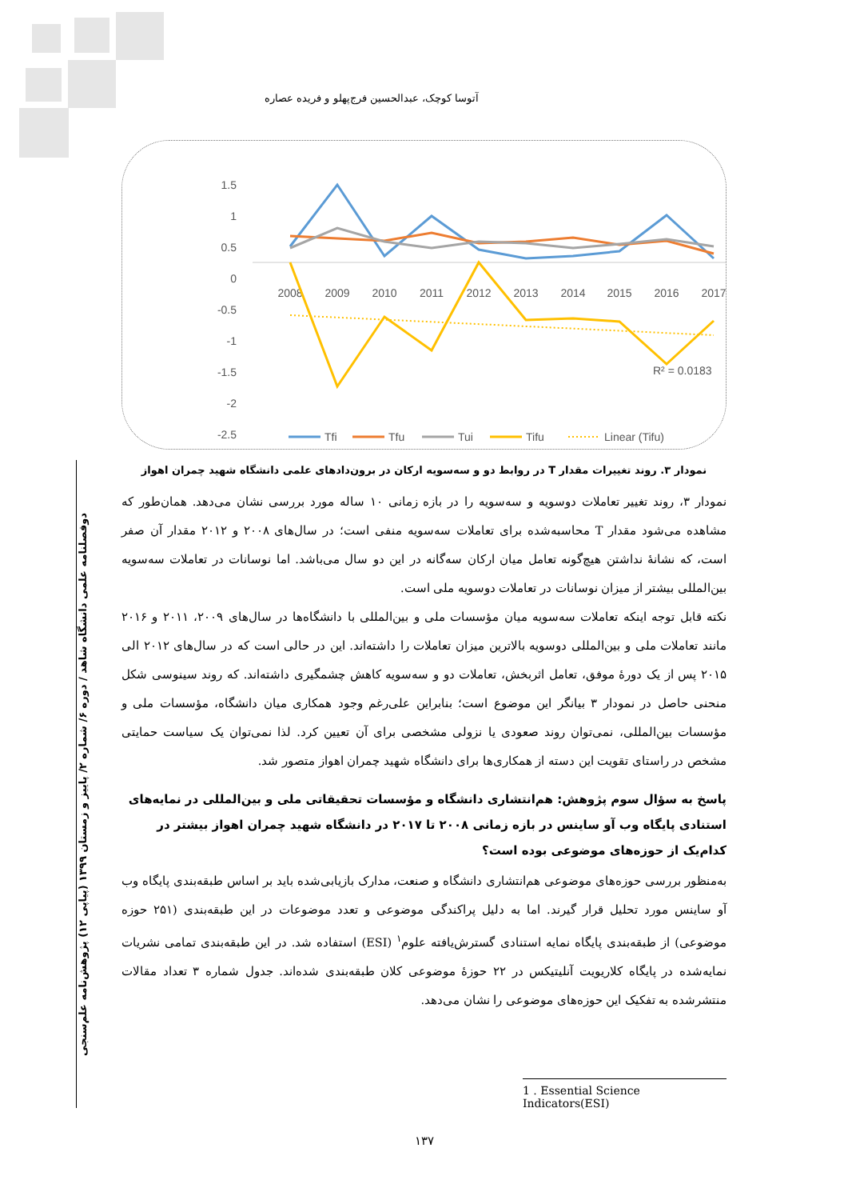دوفصلنامه علمی دانشگاه شاهد / دوره ۶/ شماره ۲/ پاییز و زمستان ۱۳۹۹ (پیاپی ۱۲) پژوهش‌نامه علم‌سنجی
آتوسا کوچک، عبدالحسین فرج‌پهلو و فریده عصاره
1.5
1
0.5
0
-0.5
-1
-1.5
-2
-2.5
2008
2009
2010
2011
2012
2013
2014
2015
2016
2017
R² = 0.0183
Tfi
Tfu
Tui
Tifu
Linear (Tifu)
نمودار ۳. روند تغییرات مقدار T در روابط دو و سه‌سویه ارکان در برون‌دادهای علمی دانشگاه شهید چمران اهواز
نمودار ۳، روند تغییر تعاملات دوسویه و سه‌سویه را در بازه زمانی ۱۰ ساله مورد بررسی نشان می‌دهد. همان‌طور که مشاهده می‌شود مقدار T محاسبه‌شده برای تعاملات سه‌سویه منفی است؛ در سال‌های ۲۰۰۸ و ۲۰۱۲ مقدار آن صفر است، که نشانهٔ نداشتن هیچ‌گونه تعامل میان ارکان سه‌گانه در این دو سال می‌باشد. اما نوسانات در تعاملات سه‌سویه بین‌المللی بیشتر از میزان نوسانات در تعاملات دوسویه ملی است.
نکته قابل توجه اینکه تعاملات سه‌سویه میان مؤسسات ملی و بین‌المللی با دانشگاه‌ها در سال‌های ۲۰۰۹، ۲۰۱۱ و ۲۰۱۶ مانند تعاملات ملی و بین‌المللی دوسویه بالاترین میزان تعاملات را داشته‌اند. این در حالی است که در سال‌های ۲۰۱۲ الی ۲۰۱۵ پس از یک دورهٔ موفق، تعامل اثربخش، تعاملات دو و سه‌سویه کاهش چشمگیری داشته‌اند. که روند سینوسی شکل منحنی حاصل در نمودار ۳ بیانگر این موضوع است؛ بنابراین علی‌رغم وجود همکاری میان دانشگاه، مؤسسات ملی و مؤسسات بین‌المللی، نمی‌توان روند صعودی یا نزولی مشخصی برای آن تعیین کرد. لذا نمی‌توان یک سیاست حمایتی مشخص در راستای تقویت این دسته از همکاری‌ها برای دانشگاه شهید چمران اهواز متصور شد.
پاسخ به سؤال سوم پژوهش: هم‌انتشاری دانشگاه و مؤسسات تحقیقاتی ملی و بین‌المللی در نمایه‌های استنادی پایگاه وب آو ساینس در بازه زمانی ۲۰۰۸ تا ۲۰۱۷ در دانشگاه شهید چمران اهواز بیشتر در کدام‌یک از حوزه‌های موضوعی بوده است؟
به‌منظور بررسی حوزه‌های موضوعی هم‌انتشاری دانشگاه و صنعت، مدارک بازیابی‌شده باید بر اساس طبقه‌بندی پایگاه وب آو ساینس مورد تحلیل قرار گیرند. اما به دلیل پراکندگی موضوعی و تعدد موضوعات در این طبقه‌بندی (۲۵۱ حوزه موضوعی) از طبقه‌بندی پایگاه نمایه استنادی گسترش‌یافته علوم<sup>۱</sup> (ESI) استفاده شد. در این طبقه‌بندی تمامی نشریات نمایه‌شده در پایگاه کلاریویت آنلیتیکس در ۲۲ حوزهٔ موضوعی کلان طبقه‌بندی شده‌اند. جدول شماره ۳ تعداد مقالات منتشرشده به تفکیک این حوزه‌های موضوعی را نشان می‌دهد.
1 . Essential Science Indicators(ESI)
۱۳۷